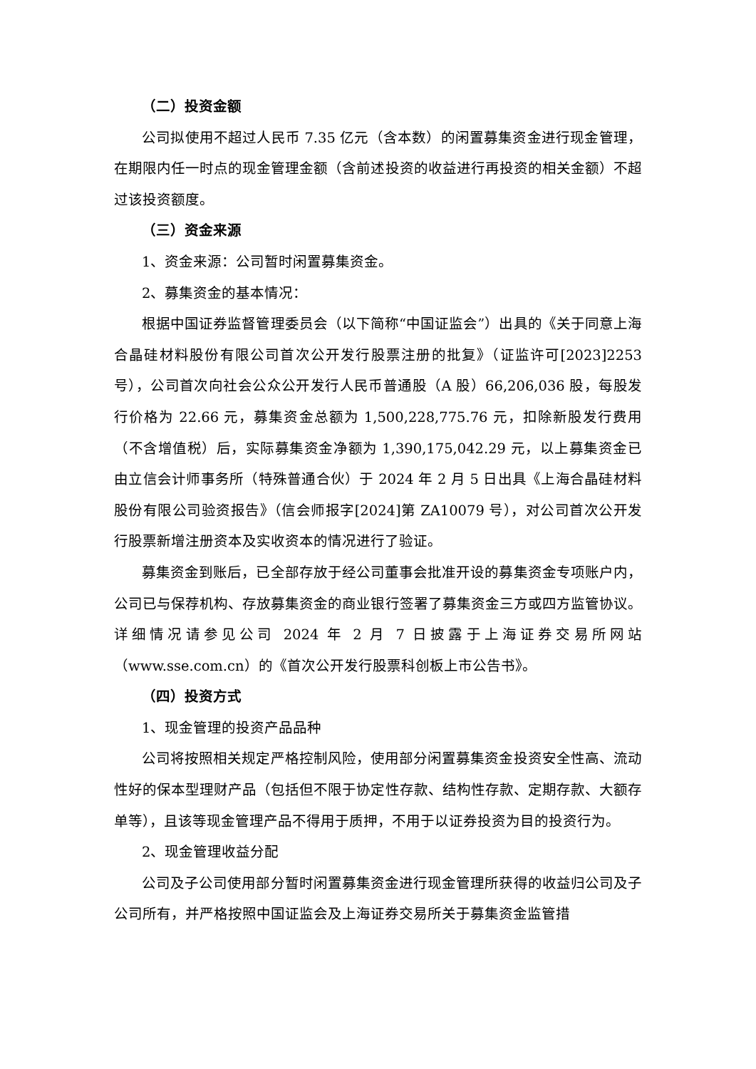（二）投资金额
公司拟使用不超过人民币 7.35 亿元（含本数）的闲置募集资金进行现金管理，在期限内任一时点的现金管理金额（含前述投资的收益进行再投资的相关金额）不超过该投资额度。
（三）资金来源
1、资金来源：公司暂时闲置募集资金。
2、募集资金的基本情况：
根据中国证券监督管理委员会（以下简称“中国证监会”）出具的《关于同意上海合晶硅材料股份有限公司首次公开发行股票注册的批复》（证监许可[2023]2253 号），公司首次向社会公众公开发行人民币普通股（A 股）66,206,036 股，每股发行价格为 22.66 元，募集资金总额为 1,500,228,775.76 元，扣除新股发行费用（不含增值税）后，实际募集资金净额为 1,390,175,042.29 元，以上募集资金已由立信会计师事务所（特殊普通合伙）于 2024 年 2 月 5 日出具《上海合晶硅材料股份有限公司验资报告》（信会师报字[2024]第 ZA10079 号），对公司首次公开发行股票新增注册资本及实收资本的情况进行了验证。
募集资金到账后，已全部存放于经公司董事会批准开设的募集资金专项账户内，公司已与保荐机构、存放募集资金的商业银行签署了募集资金三方或四方监管协议。详细情况请参见公司 2024 年 2 月 7 日披露于上海证券交易所网站（www.sse.com.cn）的《首次公开发行股票科创板上市公告书》。
（四）投资方式
1、现金管理的投资产品品种
公司将按照相关规定严格控制风险，使用部分闲置募集资金投资安全性高、流动性好的保本型理财产品（包括但不限于协定性存款、结构性存款、定期存款、大额存单等），且该等现金管理产品不得用于质押，不用于以证券投资为目的投资行为。
2、现金管理收益分配
公司及子公司使用部分暂时闲置募集资金进行现金管理所获得的收益归公司及子公司所有，并严格按照中国证监会及上海证券交易所关于募集资金监管措